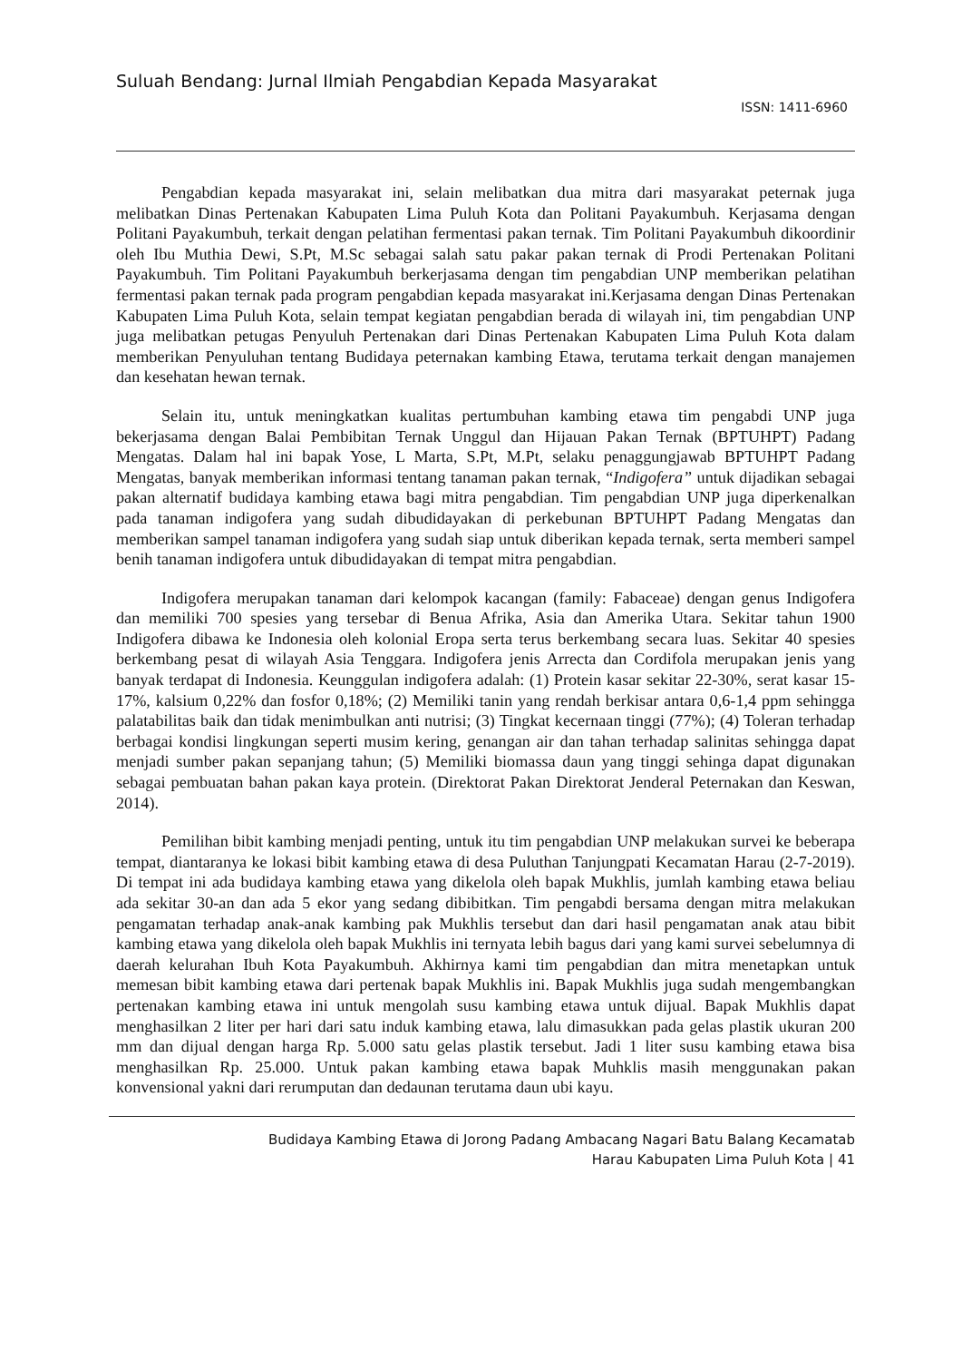Suluah Bendang: Jurnal Ilmiah Pengabdian Kepada Masyarakat
ISSN: 1411-6960
Pengabdian kepada masyarakat ini, selain melibatkan dua mitra dari masyarakat peternak juga melibatkan Dinas Pertenakan Kabupaten Lima Puluh Kota dan Politani Payakumbuh. Kerjasama dengan Politani Payakumbuh, terkait dengan pelatihan fermentasi pakan ternak. Tim Politani Payakumbuh dikoordinir oleh Ibu Muthia Dewi, S.Pt, M.Sc sebagai salah satu pakar pakan ternak di Prodi Pertenakan Politani Payakumbuh. Tim Politani Payakumbuh berkerjasama dengan tim pengabdian UNP memberikan pelatihan fermentasi pakan ternak pada program pengabdian kepada masyarakat ini.Kerjasama dengan Dinas Pertenakan Kabupaten Lima Puluh Kota, selain tempat kegiatan pengabdian berada di wilayah ini, tim pengabdian UNP juga melibatkan petugas Penyuluh Pertenakan dari Dinas Pertenakan Kabupaten Lima Puluh Kota dalam memberikan Penyuluhan tentang Budidaya peternakan kambing Etawa, terutama terkait dengan manajemen dan kesehatan hewan ternak.
Selain itu, untuk meningkatkan kualitas pertumbuhan kambing etawa tim pengabdi UNP juga bekerjasama dengan Balai Pembibitan Ternak Unggul dan Hijauan Pakan Ternak (BPTUHPT) Padang Mengatas. Dalam hal ini bapak Yose, L Marta, S.Pt, M.Pt, selaku penaggungjawab BPTUHPT Padang Mengatas, banyak memberikan informasi tentang tanaman pakan ternak, “Indigofera” untuk dijadikan sebagai pakan alternatif budidaya kambing etawa bagi mitra pengabdian. Tim pengabdian UNP juga diperkenalkan pada tanaman indigofera yang sudah dibudidayakan di perkebunan BPTUHPT Padang Mengatas dan memberikan sampel tanaman indigofera yang sudah siap untuk diberikan kepada ternak, serta memberi sampel benih tanaman indigofera untuk dibudidayakan di tempat mitra pengabdian.
Indigofera merupakan tanaman dari kelompok kacangan (family: Fabaceae) dengan genus Indigofera dan memiliki 700 spesies yang tersebar di Benua Afrika, Asia dan Amerika Utara. Sekitar tahun 1900 Indigofera dibawa ke Indonesia oleh kolonial Eropa serta terus berkembang secara luas. Sekitar 40 spesies berkembang pesat di wilayah Asia Tenggara. Indigofera jenis Arrecta dan Cordifola merupakan jenis yang banyak terdapat di Indonesia. Keunggulan indigofera adalah: (1) Protein kasar sekitar 22-30%, serat kasar 15-17%, kalsium 0,22% dan fosfor 0,18%; (2) Memiliki tanin yang rendah berkisar antara 0,6-1,4 ppm sehingga palatabilitas baik dan tidak menimbulkan anti nutrisi; (3) Tingkat kecernaan tinggi (77%); (4) Toleran terhadap berbagai kondisi lingkungan seperti musim kering, genangan air dan tahan terhadap salinitas sehingga dapat menjadi sumber pakan sepanjang tahun; (5) Memiliki biomassa daun yang tinggi sehinga dapat digunakan sebagai pembuatan bahan pakan kaya protein. (Direktorat Pakan Direktorat Jenderal Peternakan dan Keswan, 2014).
Pemilihan bibit kambing menjadi penting, untuk itu tim pengabdian UNP melakukan survei ke beberapa tempat, diantaranya ke lokasi bibit kambing etawa di desa Puluthan Tanjungpati Kecamatan Harau (2-7-2019). Di tempat ini ada budidaya kambing etawa yang dikelola oleh bapak Mukhlis, jumlah kambing etawa beliau ada sekitar 30-an dan ada 5 ekor yang sedang dibibitkan. Tim pengabdi bersama dengan mitra melakukan pengamatan terhadap anak-anak kambing pak Mukhlis tersebut dan dari hasil pengamatan anak atau bibit kambing etawa yang dikelola oleh bapak Mukhlis ini ternyata lebih bagus dari yang kami survei sebelumnya di daerah kelurahan Ibuh Kota Payakumbuh. Akhirnya kami tim pengabdian dan mitra menetapkan untuk memesan bibit kambing etawa dari pertenak bapak Mukhlis ini. Bapak Mukhlis juga sudah mengembangkan pertenakan kambing etawa ini untuk mengolah susu kambing etawa untuk dijual. Bapak Mukhlis dapat menghasilkan 2 liter per hari dari satu induk kambing etawa, lalu dimasukkan pada gelas plastik ukuran 200 mm dan dijual dengan harga Rp. 5.000 satu gelas plastik tersebut. Jadi 1 liter susu kambing etawa bisa menghasilkan Rp. 25.000. Untuk pakan kambing etawa bapak Muhklis masih menggunakan pakan konvensional yakni dari rerumputan dan dedaunan terutama daun ubi kayu.
Budidaya Kambing Etawa di Jorong Padang Ambacang Nagari Batu Balang Kecamatab
Harau Kabupaten Lima Puluh Kota | 41